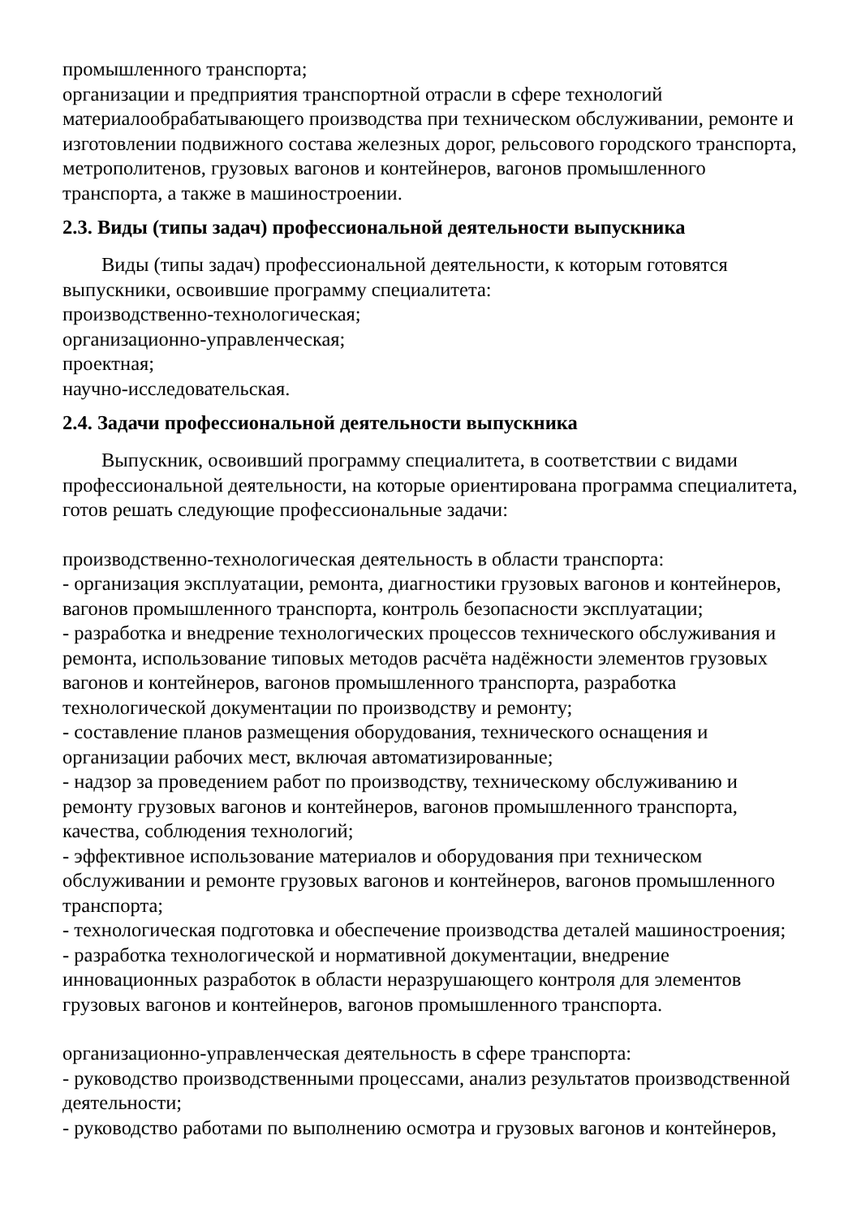промышленного транспорта;
организации и предприятия транспортной отрасли в сфере технологий материалообрабатывающего производства при техническом обслуживании, ремонте и изготовлении подвижного состава железных дорог, рельсового городского транспорта, метрополитенов, грузовых вагонов и контейнеров, вагонов промышленного транспорта, а также в машиностроении.
2.3. Виды (типы задач) профессиональной деятельности выпускника
Виды (типы задач) профессиональной деятельности, к которым готовятся выпускники, освоившие программу специалитета:
производственно-технологическая;
организационно-управленческая;
проектная;
научно-исследовательская.
2.4. Задачи профессиональной деятельности выпускника
Выпускник, освоивший программу специалитета, в соответствии с видами профессиональной деятельности, на которые ориентирована программа специалитета, готов решать следующие профессиональные задачи:
производственно-технологическая деятельность в области транспорта:
- организация эксплуатации, ремонта, диагностики грузовых вагонов и контейнеров, вагонов промышленного транспорта, контроль безопасности эксплуатации;
- разработка и внедрение технологических процессов технического обслуживания и ремонта, использование типовых методов расчёта надёжности элементов грузовых вагонов и контейнеров, вагонов промышленного транспорта, разработка технологической документации по производству и ремонту;
- составление планов размещения оборудования, технического оснащения и организации рабочих мест, включая автоматизированные;
- надзор за проведением работ по производству, техническому обслуживанию и ремонту грузовых вагонов и контейнеров, вагонов промышленного транспорта, качества, соблюдения технологий;
- эффективное использование материалов и оборудования при техническом обслуживании и ремонте грузовых вагонов и контейнеров, вагонов промышленного транспорта;
- технологическая подготовка и обеспечение производства деталей машиностроения;
- разработка технологической и нормативной документации, внедрение инновационных разработок в области неразрушающего контроля для элементов грузовых вагонов и контейнеров, вагонов промышленного транспорта.
организационно-управленческая деятельность в сфере транспорта:
- руководство производственными процессами, анализ результатов производственной деятельности;
- руководство работами по выполнению осмотра и грузовых вагонов и контейнеров,